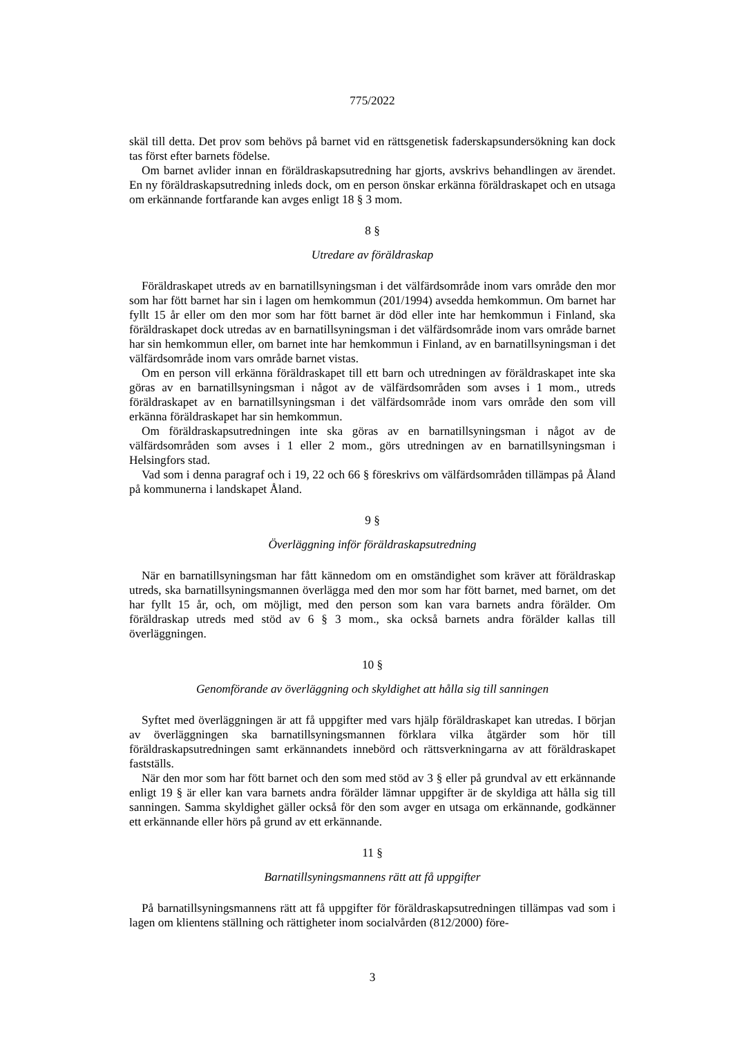775/2022
skäl till detta. Det prov som behövs på barnet vid en rättsgenetisk faderskapsundersökning kan dock tas först efter barnets födelse.
Om barnet avlider innan en föräldraskapsutredning har gjorts, avskrivs behandlingen av ärendet. En ny föräldraskapsutredning inleds dock, om en person önskar erkänna föräldraskapet och en utsaga om erkännande fortfarande kan avges enligt 18 § 3 mom.
8 §
Utredare av föräldraskap
Föräldraskapet utreds av en barnatillsyningsman i det välfärdsområde inom vars område den mor som har fött barnet har sin i lagen om hemkommun (201/1994) avsedda hemkommun. Om barnet har fyllt 15 år eller om den mor som har fött barnet är död eller inte har hemkommun i Finland, ska föräldraskapet dock utredas av en barnatillsyningsman i det välfärdsområde inom vars område barnet har sin hemkommun eller, om barnet inte har hemkommun i Finland, av en barnatillsyningsman i det välfärdsområde inom vars område barnet vistas.
Om en person vill erkänna föräldraskapet till ett barn och utredningen av föräldraskapet inte ska göras av en barnatillsyningsman i något av de välfärdsområden som avses i 1 mom., utreds föräldraskapet av en barnatillsyningsman i det välfärdsområde inom vars område den som vill erkänna föräldraskapet har sin hemkommun.
Om föräldraskapsutredningen inte ska göras av en barnatillsyningsman i något av de välfärdsområden som avses i 1 eller 2 mom., görs utredningen av en barnatillsyningsman i Helsingfors stad.
Vad som i denna paragraf och i 19, 22 och 66 § föreskrivs om välfärdsområden tillämpas på Åland på kommunerna i landskapet Åland.
9 §
Överläggning inför föräldraskapsutredning
När en barnatillsyningsman har fått kännedom om en omständighet som kräver att föräldraskap utreds, ska barnatillsyningsmannen överlägga med den mor som har fött barnet, med barnet, om det har fyllt 15 år, och, om möjligt, med den person som kan vara barnets andra förälder. Om föräldraskap utreds med stöd av 6 § 3 mom., ska också barnets andra förälder kallas till överläggningen.
10 §
Genomförande av överläggning och skyldighet att hålla sig till sanningen
Syftet med överläggningen är att få uppgifter med vars hjälp föräldraskapet kan utredas. I början av överläggningen ska barnatillsyningsmannen förklara vilka åtgärder som hör till föräldraskapsutredningen samt erkännandets innebörd och rättsverkningarna av att föräldraskapet fastställs.
När den mor som har fött barnet och den som med stöd av 3 § eller på grundval av ett erkännande enligt 19 § är eller kan vara barnets andra förälder lämnar uppgifter är de skyldiga att hålla sig till sanningen. Samma skyldighet gäller också för den som avger en utsaga om erkännande, godkänner ett erkännande eller hörs på grund av ett erkännande.
11 §
Barnatillsyningsmannens rätt att få uppgifter
På barnatillsyningsmannens rätt att få uppgifter för föräldraskapsutredningen tillämpas vad som i lagen om klientens ställning och rättigheter inom socialvården (812/2000) före-
3